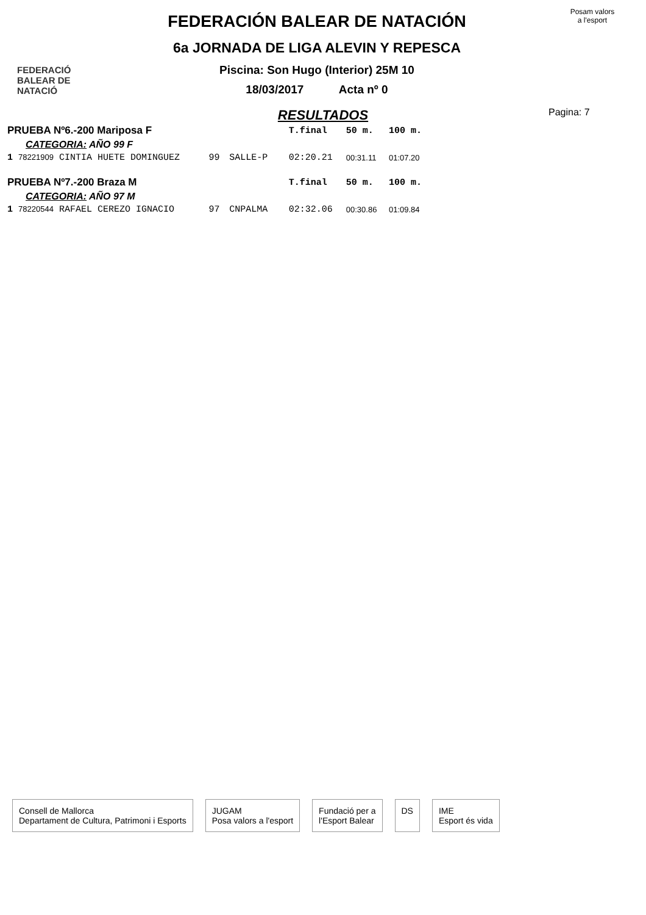FEDERACIÓ
BALEAR DE
NATACIÓ
FEDERACIÓN BALEAR DE NATACIÓN
6a JORNADA DE LIGA ALEVIN Y REPESCA
Piscina: Son Hugo (Interior) 25M 10
18/03/2017 Acta nº 0
Posam valors
a l'esport
RESULTADOS
Pagina: 7
| PRUEBA Nº6.-200 Mariposa F | | | | T.final | 50 m. | 100 m. |
| CATEGORIA: AÑO 99 F | | | | | | |
| 1 78221909 CINTIA HUETE DOMINGUEZ | 99 | SALLE-P | | 02:20.21 | 00:31.11 | 01:07.20 |
| PRUEBA Nº7.-200 Braza M | | | | T.final | 50 m. | 100 m. |
| CATEGORIA: AÑO 97 M | | | | | | |
| 1 78220544 RAFAEL CEREZO IGNACIO | 97 | CNPALMA | | 02:32.06 | 00:30.86 | 01:09.84 |
Consell de Mallorca
Departament de Cultura, Patrimoni i Esports
JUGAM
Posa valors a l'esport
Fundació per a
l'Esport Balear
DS IME
Esport és vida